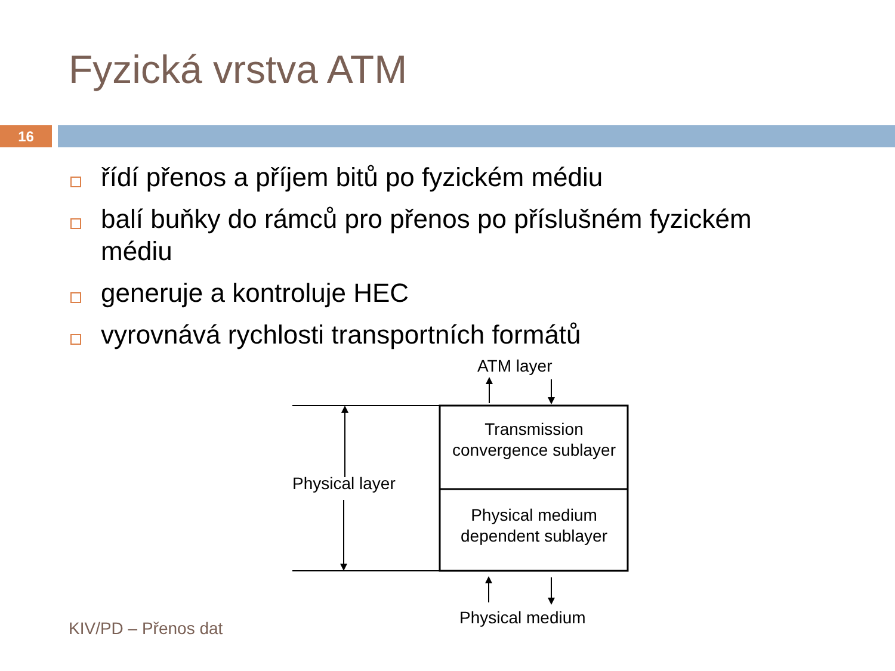Fyzická vrstva ATM
16
řídí přenos a příjem bitů po fyzickém médiu
balí buňky do rámců pro přenos po příslušném fyzickém médiu
generuje a kontroluje HEC
vyrovnává rychlosti transportních formátů
ATM layer
Physical layer
Transmission convergence sublayer
Physical medium dependent sublayer
Physical medium
KIV/PD – Přenos dat